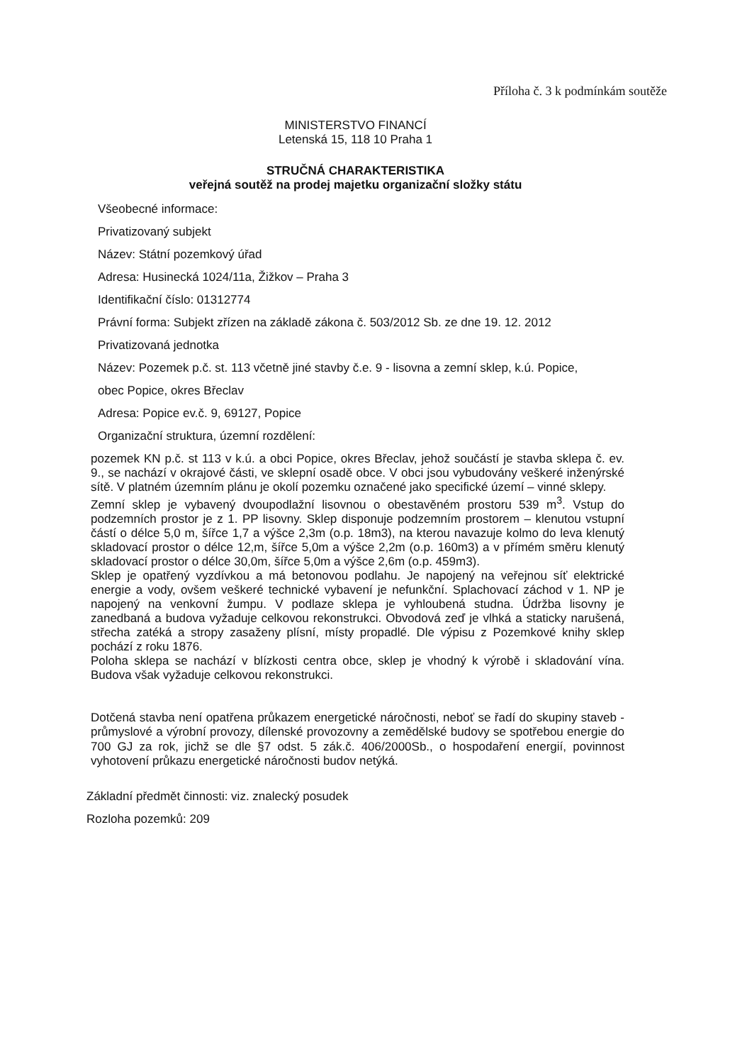Příloha č. 3 k podmínkám soutěže
MINISTERSTVO FINANCÍ
Letenská 15, 118 10 Praha 1
STRUČNÁ CHARAKTERISTIKA
veřejná soutěž na prodej majetku organizační složky státu
Všeobecné informace:
Privatizovaný subjekt
Název: Státní pozemkový úřad
Adresa: Husinecká 1024/11a, Žižkov – Praha 3
Identifikační číslo: 01312774
Právní forma: Subjekt zřízen na základě zákona č. 503/2012 Sb. ze dne 19. 12. 2012
Privatizovaná jednotka
Název: Pozemek p.č. st. 113 včetně jiné stavby č.e. 9 - lisovna a zemní sklep, k.ú. Popice,
obec Popice, okres Břeclav
Adresa: Popice ev.č. 9, 69127, Popice
Organizační struktura, územní rozdělení:
pozemek KN p.č. st 113 v k.ú. a obci Popice, okres Břeclav, jehož součástí je stavba sklepa č. ev. 9., se nachází v okrajové části, ve sklepní osadě obce. V obci jsou vybudovány veškeré inženýrské sítě. V platném územním plánu je okolí pozemku označené jako specifické území – vinné sklepy.
Zemní sklep je vybavený dvoupodlažní lisovnou o obestavěném prostoru 539 m<sup>3</sup>. Vstup do podzemních prostor je z 1. PP lisovny. Sklep disponuje podzemním prostorem – klenutou vstupní částí o délce 5,0 m, šířce 1,7 a výšce 2,3m (o.p. 18m3), na kterou navazuje kolmo do leva klenutý skladovací prostor o délce 12,m, šířce 5,0m a výšce 2,2m (o.p. 160m3) a v přímém směru klenutý skladovací prostor o délce 30,0m, šířce 5,0m a výšce 2,6m (o.p. 459m3).
Sklep je opatřený vyzdívkou a má betonovou podlahu. Je napojený na veřejnou síť elektrické energie a vody, ovšem veškeré technické vybavení je nefunkční. Splachovací záchod v 1. NP je napojený na venkovní žumpu. V podlaze sklepa je vyhloubená studna. Údržba lisovny je zanedbaná a budova vyžaduje celkovou rekonstrukci. Obvodová zeď je vlhká a staticky narušená, střecha zatéká a stropy zasaženy plísní, místy propadlé. Dle výpisu z Pozemkové knihy sklep pochází z roku 1876.
Poloha sklepa se nachází v blízkosti centra obce, sklep je vhodný k výrobě i skladování vína. Budova však vyžaduje celkovou rekonstrukci.
Dotčená stavba není opatřena průkazem energetické náročnosti, neboť se řadí do skupiny staveb - průmyslové a výrobní provozy, dílenské provozovny a zemědělské budovy se spotřebou energie do 700 GJ za rok, jichž se dle §7 odst. 5 zák.č. 406/2000Sb., o hospodaření energií, povinnost vyhotovení průkazu energetické náročnosti budov netýká.
Základní předmět činnosti: viz. znalecký posudek
Rozloha pozemků: 209